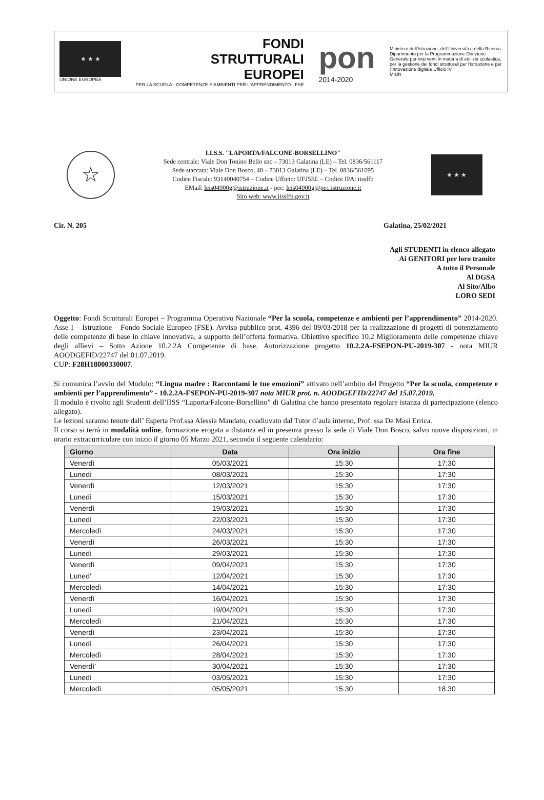★ ★ ★
UNIONE EUROPEA
FONDI
STRUTTURALI
EUROPEI
PER LA SCUOLA - COMPETENZE E AMBIENTI PER L'APPRENDIMENTO - FSE
pon
2014-2020
Ministero dell'Istruzione, dell'Università e della Ricerca Dipartimento per la Programmazione Direzione Generale per interventi in materia di edilizia scolastica, per la gestione dei fondi strutturali per l'istruzione e per l'innovazione digitale Ufficio IV
MIUR
☆
I.I.S.S. "LAPORTA/FALCONE-BORSELLINO"
Sede centrale: Viale Don Tonino Bello snc – 73013 Galatina (LE) – Tel. 0836/561117
Sede staccata: Viale Don Bosco, 48 – 73013 Galatina (LE) – Tel. 0836/561095
Codice Fiscale: 93140040754 – Codice Ufficio: UFJ5EL – Codice IPA: iisslfb
EMail: leis04900g@istruzione.it - pec: leis04900g@pec.istruzione.it
Sito web: www.iisslfb.gov.it
★ ★ ★
Cir. N. 205 Galatina, 25/02/2021
Agli STUDENTI in elenco allegato
Ai GENITORI per loro tramite
A tutto il Personale
Al DGSA
Al Sito/Albo
LORO SEDI
Oggetto: Fondi Strutturali Europei – Programma Operativo Nazionale “Per la scuola, competenze e ambienti per l’apprendimento” 2014-2020. Asse I – Istruzione – Fondo Sociale Europeo (FSE). Avviso pubblico prot. 4396 del 09/03/2018 per la realizzazione di progetti di potenziamento delle competenze di base in chiave innovativa, a supporto dell’offerta formativa. Obiettivo specifico 10.2 Miglioramento delle competenze chiave degli allievi – Sotto Azione 10.2.2A Competenze di base. Autorizzazione progetto 10.2.2A-FSEPON-PU-2019-307 - nota MIUR AOODGEFID/22747 del 01.07.2019.
CUP: F28H18000330007.
Si comunica l’avvio del Modulo: “Lingua madre : Raccontami le tue emozioni” attivato nell’ambito del Progetto “Per la scuola, competenze e ambienti per l’apprendimento” - 10.2.2A-FSEPON-PU-2019-307 nota MIUR prot. n. AOODGEFID/22747 del 15.07.2019.
Il modulo è rivolto agli Studenti dell’IISS “Laporta/Falcone-Borsellino” di Galatina che hanno presentato regolare istanza di partecipazione (elenco allegato).
Le lezioni saranno tenute dall’ Esperta Prof.ssa Alessia Mandato, coadiuvato dal Tutor d’aula interno, Prof. ssa De Masi Errica.
Il corso si terrà in modalità online, formazione erogata a distanza ed in presenza presso la sede di Viale Don Bosco, salvo nuove disposizioni, in orario extracurriculare con inizio il giorno 05 Marzo 2021, secondo il seguente calendario:
| Giorno | Data | Ora inizio | Ora fine |
| --- | --- | --- | --- |
| Venerdì | 05/03/2021 | 15:30 | 17:30 |
| Lunedì | 08/03/2021 | 15:30 | 17:30 |
| Venerdì | 12/03/2021 | 15:30 | 17:30 |
| Lunedì | 15/03/2021 | 15:30 | 17:30 |
| Venerdì | 19/03/2021 | 15:30 | 17:30 |
| Lunedì | 22/03/2021 | 15:30 | 17:30 |
| Mercoledì | 24/03/2021 | 15:30 | 17:30 |
| Venerdì | 26/03/2021 | 15:30 | 17:30 |
| Lunedì | 29/03/2021 | 15:30 | 17:30 |
| Venerdì | 09/04/2021 | 15:30 | 17:30 |
| Luned’ | 12/04/2021 | 15:30 | 17:30 |
| Mercoledì | 14/04/2021 | 15:30 | 17:30 |
| Venerdì | 16/04/2021 | 15:30 | 17:30 |
| Lunedì | 19/04/2021 | 15:30 | 17:30 |
| Mercoledì | 21/04/2021 | 15:30 | 17:30 |
| Venerdì | 23/04/2021 | 15:30 | 17:30 |
| Lunedì | 26/04/2021 | 15:30 | 17:30 |
| Mercoledì | 28/04/2021 | 15:30 | 17:30 |
| Venerdì’ | 30/04/2021 | 15:30 | 17:30 |
| Lunedì | 03/05/2021 | 15:30 | 17:30 |
| Mercoledì | 05/05/2021 | 15.30 | 18.30 |